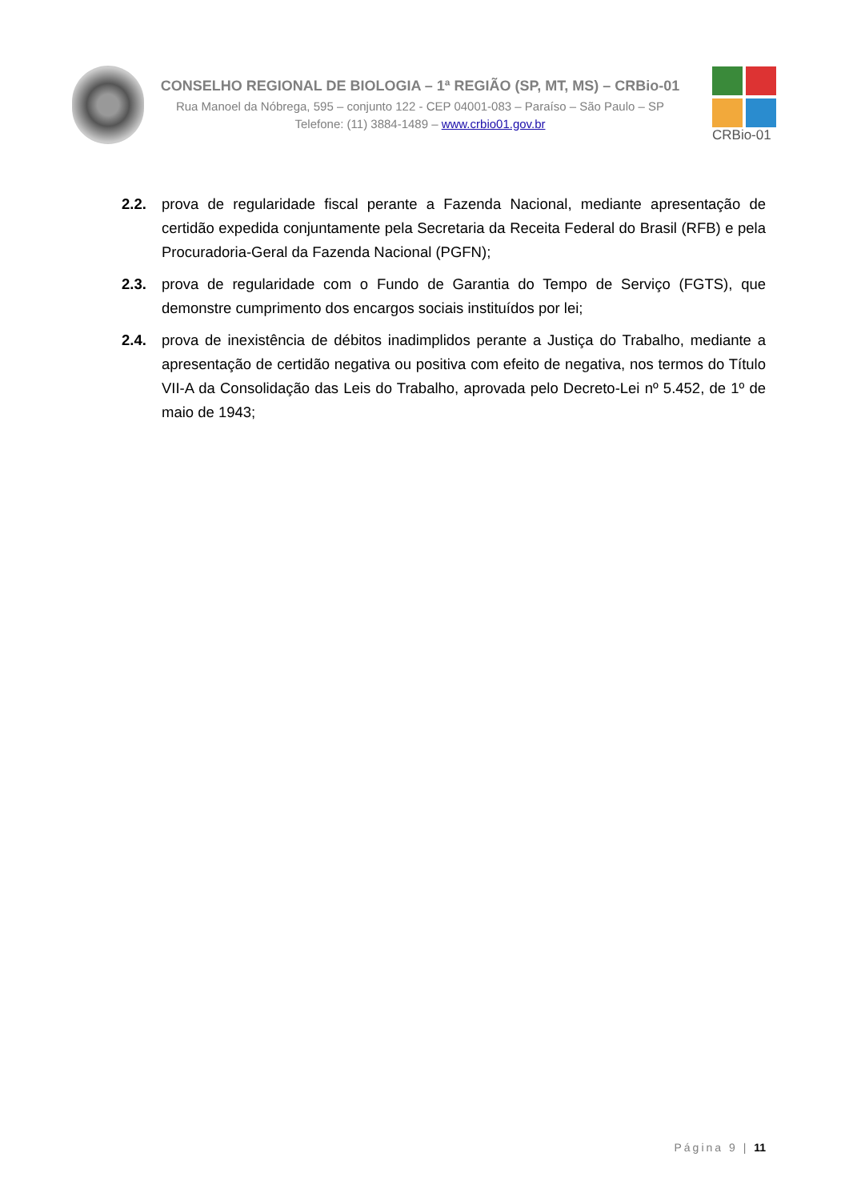CONSELHO REGIONAL DE BIOLOGIA – 1ª REGIÃO (SP, MT, MS) – CRBio-01
Rua Manoel da Nóbrega, 595 – conjunto 122 - CEP 04001-083 – Paraíso – São Paulo – SP
Telefone: (11) 3884-1489 – www.crbio01.gov.br
CRBio-01
2.2. prova de regularidade fiscal perante a Fazenda Nacional, mediante apresentação de certidão expedida conjuntamente pela Secretaria da Receita Federal do Brasil (RFB) e pela Procuradoria-Geral da Fazenda Nacional (PGFN);
2.3. prova de regularidade com o Fundo de Garantia do Tempo de Serviço (FGTS), que demonstre cumprimento dos encargos sociais instituídos por lei;
2.4. prova de inexistência de débitos inadimplidos perante a Justiça do Trabalho, mediante a apresentação de certidão negativa ou positiva com efeito de negativa, nos termos do Título VII-A da Consolidação das Leis do Trabalho, aprovada pelo Decreto-Lei nº 5.452, de 1º de maio de 1943;
Página 9 | 11